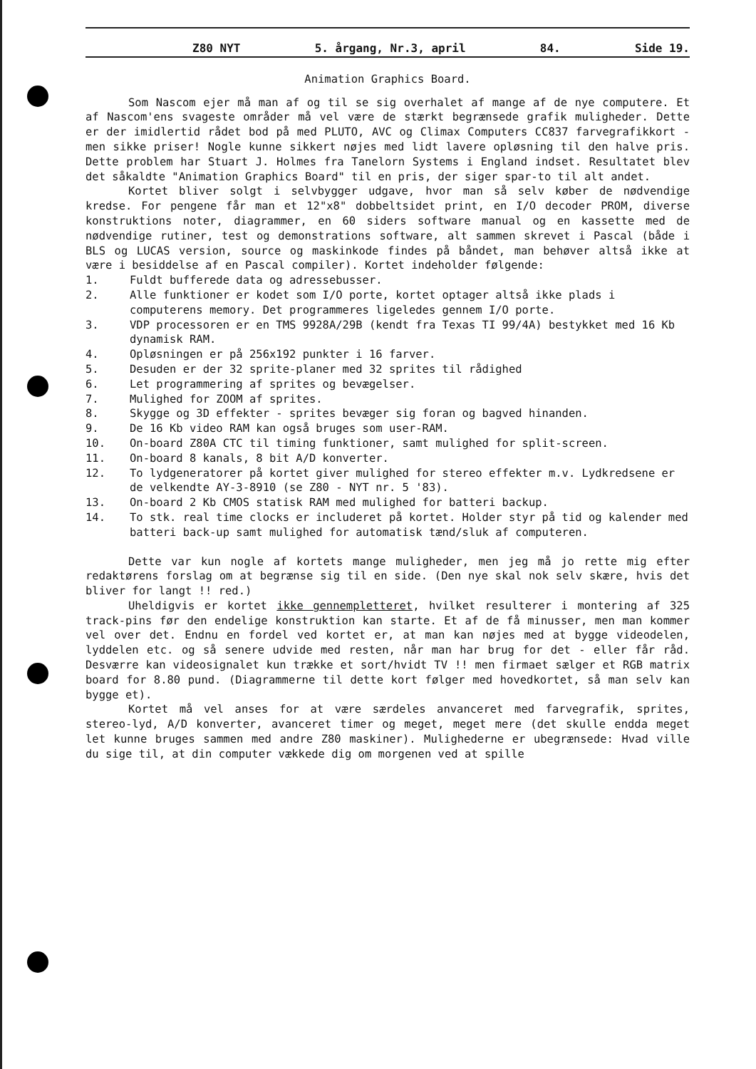Z80 NYT 5. årgang, Nr.3, april 84. Side 19.
Animation Graphics Board.
Som Nascom ejer må man af og til se sig overhalet af mange af de nye computere. Et af Nascom'ens svageste områder må vel være de stærkt begrænsede grafik muligheder. Dette er der imidlertid rådet bod på med PLUTO, AVC og Climax Computers CC837 farvegrafikkort - men sikke priser! Nogle kunne sikkert nøjes med lidt lavere opløsning til den halve pris. Dette problem har Stuart J. Holmes fra Tanelorn Systems i England indset. Resultatet blev det såkaldte "Animation Graphics Board" til en pris, der siger spar-to til alt andet.
Kortet bliver solgt i selvbygger udgave, hvor man så selv køber de nødvendige kredse. For pengene får man et 12"x8" dobbeltsidet print, en I/O decoder PROM, diverse konstruktions noter, diagrammer, en 60 siders software manual og en kassette med de nødvendige rutiner, test og demonstrations software, alt sammen skrevet i Pascal (både i BLS og LUCAS version, source og maskinkode findes på båndet, man behøver altså ikke at være i besiddelse af en Pascal compiler). Kortet indeholder følgende:
1. Fuldt bufferede data og adressebusser.
2. Alle funktioner er kodet som I/O porte, kortet optager altså ikke plads i computerens memory. Det programmeres ligeledes gennem I/O porte.
3. VDP processoren er en TMS 9928A/29B (kendt fra Texas TI 99/4A) bestykket med 16 Kb dynamisk RAM.
4. Opløsningen er på 256x192 punkter i 16 farver.
5. Desuden er der 32 sprite-planer med 32 sprites til rådighed
6. Let programmering af sprites og bevægelser.
7. Mulighed for ZOOM af sprites.
8. Skygge og 3D effekter - sprites bevæger sig foran og bagved hinanden.
9. De 16 Kb video RAM kan også bruges som user-RAM.
10. On-board Z80A CTC til timing funktioner, samt mulighed for split-screen.
11. On-board 8 kanals, 8 bit A/D konverter.
12. To lydgeneratorer på kortet giver mulighed for stereo effekter m.v. Lydkredsene er de velkendte AY-3-8910 (se Z80 - NYT nr. 5 '83).
13. On-board 2 Kb CMOS statisk RAM med mulighed for batteri backup.
14. To stk. real time clocks er includeret på kortet. Holder styr på tid og kalender med batteri back-up samt mulighed for automatisk tænd/sluk af computeren.
Dette var kun nogle af kortets mange muligheder, men jeg må jo rette mig efter redaktørens forslag om at begrænse sig til en side. (Den nye skal nok selv skære, hvis det bliver for langt !! red.)
Uheldigvis er kortet ikke gennempletteret, hvilket resulterer i montering af 325 track-pins før den endelige konstruktion kan starte. Et af de få minusser, men man kommer vel over det. Endnu en fordel ved kortet er, at man kan nøjes med at bygge videodelen, lyddelen etc. og så senere udvide med resten, når man har brug for det - eller får råd. Desværre kan videosignalet kun trække et sort/hvidt TV !! men firmaet sælger et RGB matrix board for 8.80 pund. (Diagrammerne til dette kort følger med hovedkortet, så man selv kan bygge et).
Kortet må vel anses for at være særdeles anvanceret med farvegrafik, sprites, stereo-lyd, A/D konverter, avanceret timer og meget, meget mere (det skulle endda meget let kunne bruges sammen med andre Z80 maskiner). Mulighederne er ubegrænsede: Hvad ville du sige til, at din computer vækkede dig om morgenen ved at spille